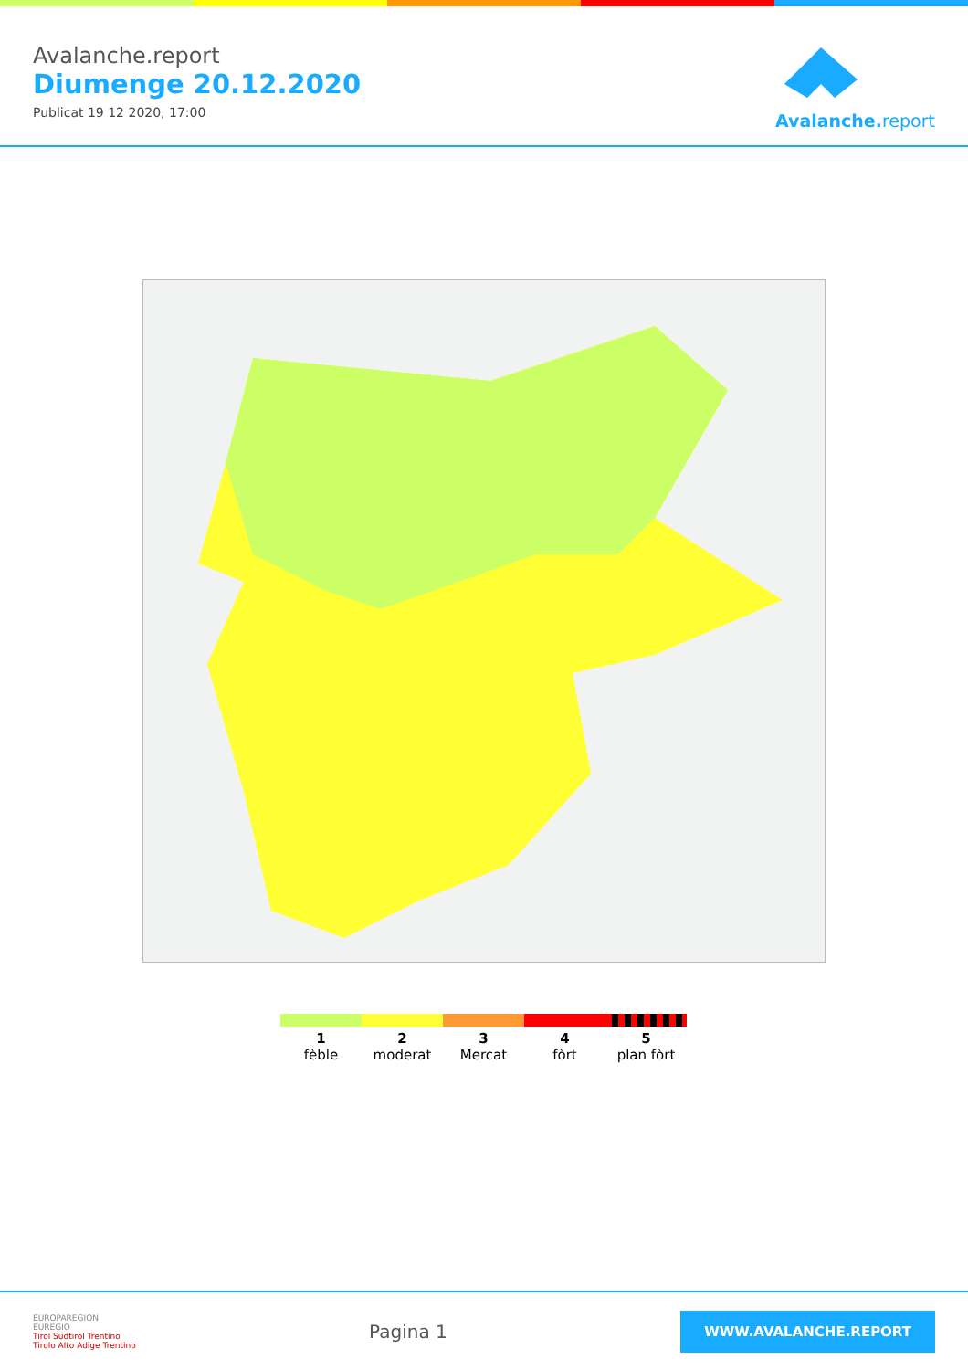Avalanche.report
Diumenge 20.12.2020
Publicat 19 12 2020, 17:00
Avalanche. report
1
fèble
2
moderat
3
Mercat
4
fòrt
5
plan fòrt
EUROPAREGION
EUREGIO
Tirol Südtirol Trentino
Tirolo Alto Adige Trentino
Pagina 1
WWW.AVALANCHE.REPORT